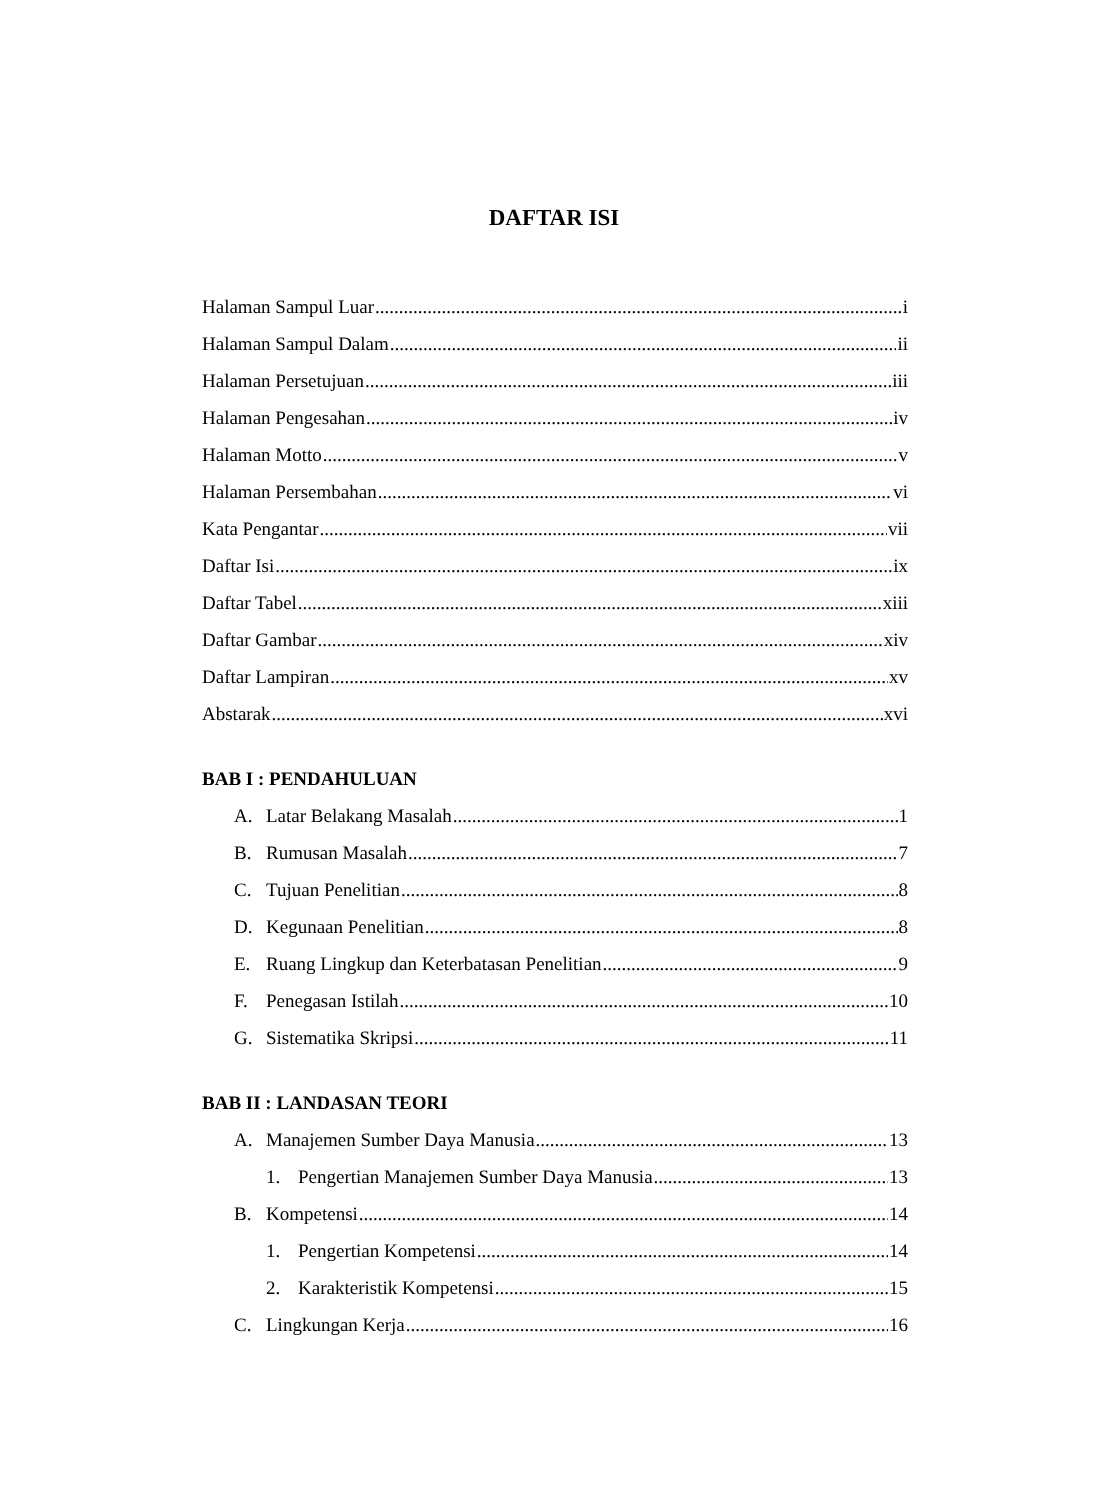DAFTAR ISI
Halaman Sampul Luar i
Halaman Sampul Dalam ii
Halaman Persetujuan iii
Halaman Pengesahan iv
Halaman Motto v
Halaman Persembahan vi
Kata Pengantar vii
Daftar Isi ix
Daftar Tabel xiii
Daftar Gambar xiv
Daftar Lampiran xv
Abstarak xvi
BAB I : PENDAHULUAN
A. Latar Belakang Masalah 1
B. Rumusan Masalah 7
C. Tujuan Penelitian 8
D. Kegunaan Penelitian 8
E. Ruang Lingkup dan Keterbatasan Penelitian 9
F. Penegasan Istilah 10
G. Sistematika Skripsi 11
BAB II : LANDASAN TEORI
A. Manajemen Sumber Daya Manusia 13
1. Pengertian Manajemen Sumber Daya Manusia 13
B. Kompetensi 14
1. Pengertian Kompetensi 14
2. Karakteristik Kompetensi 15
C. Lingkungan Kerja 16